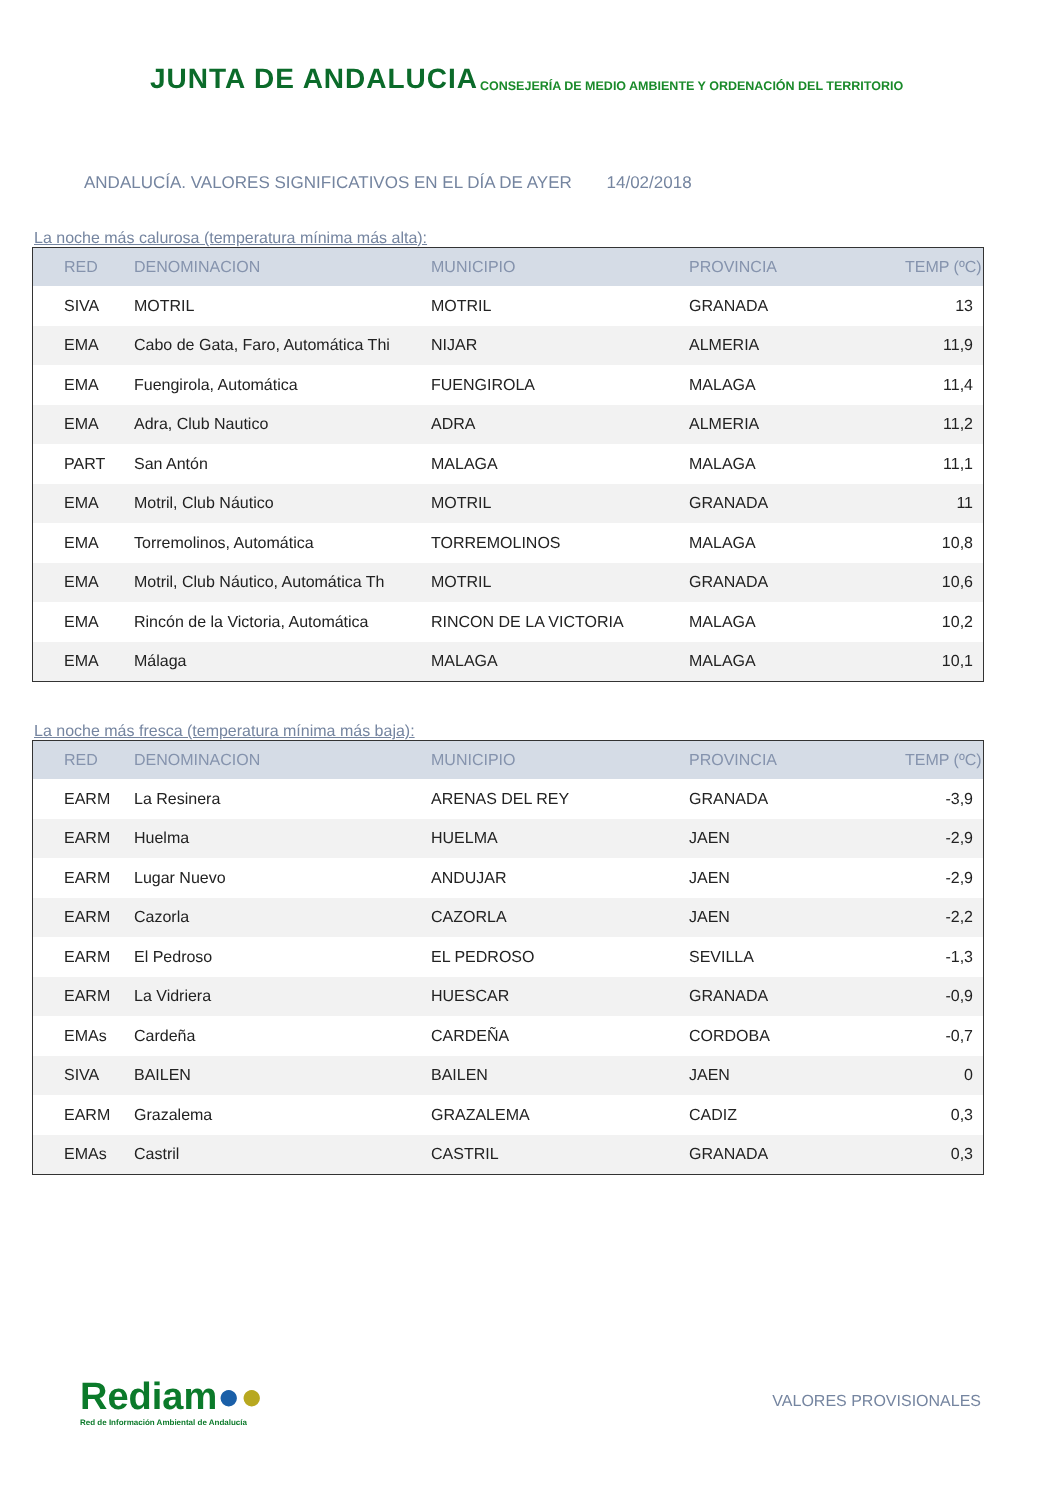JUNTA DE ANDALUCIA
CONSEJERÍA DE MEDIO AMBIENTE Y ORDENACIÓN DEL TERRITORIO
ANDALUCÍA. VALORES SIGNIFICATIVOS EN EL DÍA DE AYER 14/02/2018
La noche más calurosa (temperatura mínima más alta):
| RED | DENOMINACION | MUNICIPIO | PROVINCIA | TEMP (ºC) |
| --- | --- | --- | --- | --- |
| SIVA | MOTRIL | MOTRIL | GRANADA | 13 |
| EMA | Cabo de Gata, Faro, Automática Thi | NIJAR | ALMERIA | 11,9 |
| EMA | Fuengirola, Automática | FUENGIROLA | MALAGA | 11,4 |
| EMA | Adra, Club Nautico | ADRA | ALMERIA | 11,2 |
| PART | San Antón | MALAGA | MALAGA | 11,1 |
| EMA | Motril, Club Náutico | MOTRIL | GRANADA | 11 |
| EMA | Torremolinos, Automática | TORREMOLINOS | MALAGA | 10,8 |
| EMA | Motril, Club Náutico, Automática Th | MOTRIL | GRANADA | 10,6 |
| EMA | Rincón de la Victoria, Automática | RINCON DE LA VICTORIA | MALAGA | 10,2 |
| EMA | Málaga | MALAGA | MALAGA | 10,1 |
La noche más fresca (temperatura mínima más baja):
| RED | DENOMINACION | MUNICIPIO | PROVINCIA | TEMP (ºC) |
| --- | --- | --- | --- | --- |
| EARM | La Resinera | ARENAS DEL REY | GRANADA | -3,9 |
| EARM | Huelma | HUELMA | JAEN | -2,9 |
| EARM | Lugar Nuevo | ANDUJAR | JAEN | -2,9 |
| EARM | Cazorla | CAZORLA | JAEN | -2,2 |
| EARM | El Pedroso | EL PEDROSO | SEVILLA | -1,3 |
| EARM | La Vidriera | HUESCAR | GRANADA | -0,9 |
| EMAs | Cardeña | CARDEÑA | CORDOBA | -0,7 |
| SIVA | BAILEN | BAILEN | JAEN | 0 |
| EARM | Grazalema | GRAZALEMA | CADIZ | 0,3 |
| EMAs | Castril | CASTRIL | GRANADA | 0,3 |
Rediam●●
Red de Información Ambiental de Andalucía
VALORES PROVISIONALES